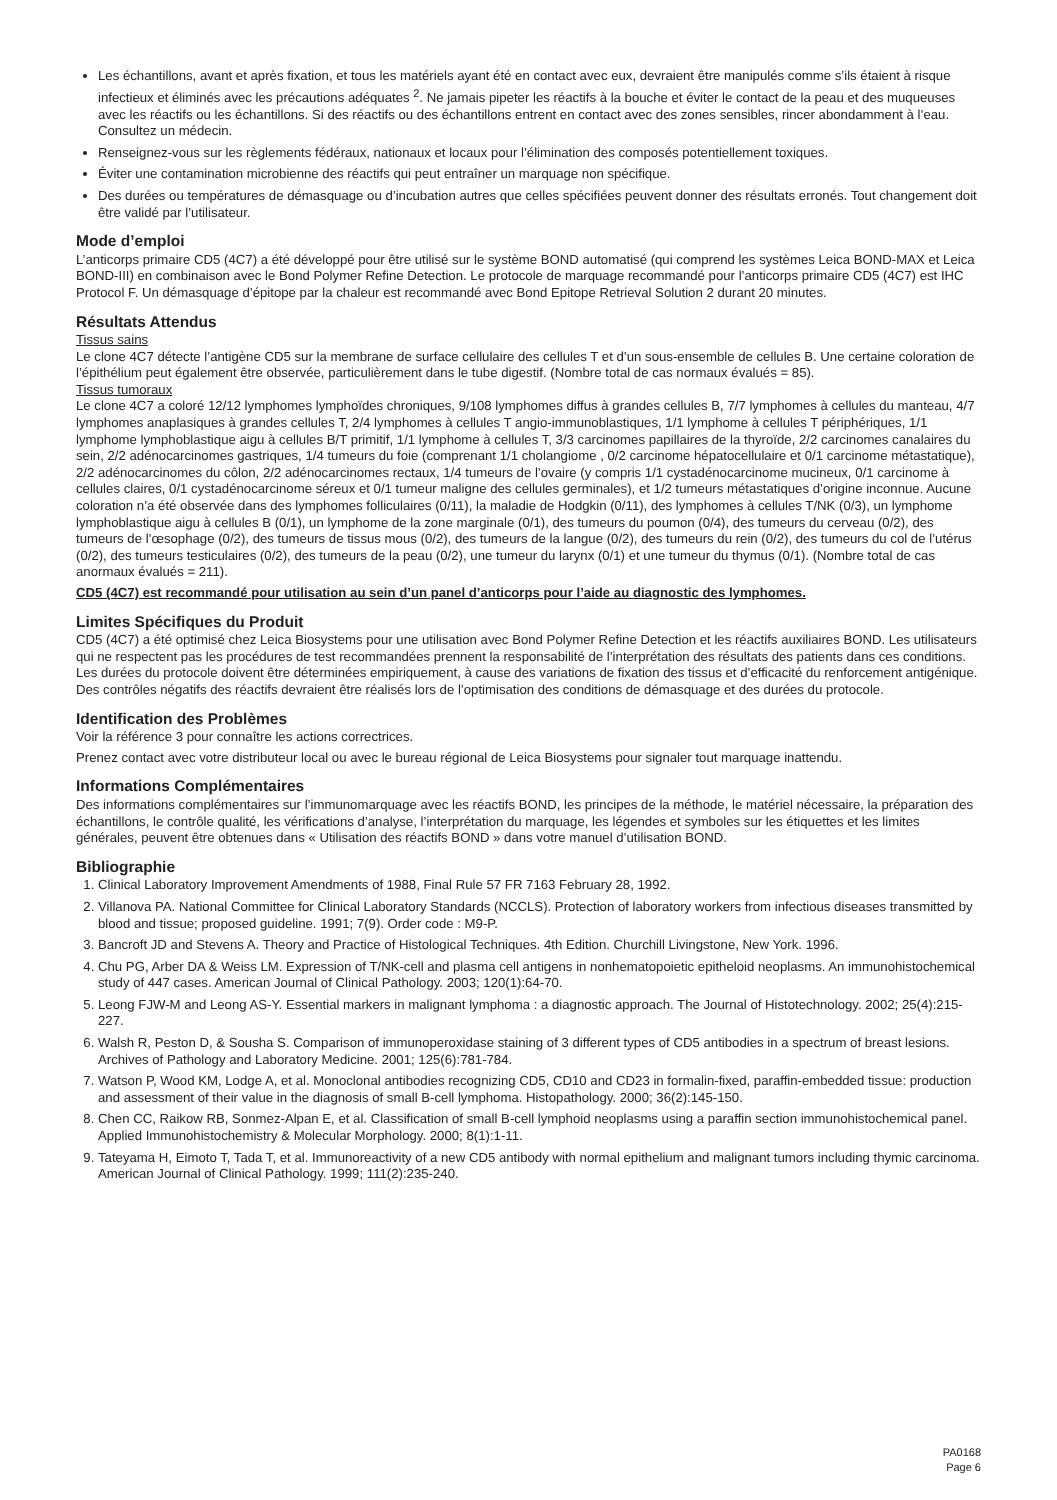Les échantillons, avant et après fixation, et tous les matériels ayant été en contact avec eux, devraient être manipulés comme s’ils étaient à risque infectieux et éliminés avec les précautions adéquates <sup>2</sup>. Ne jamais pipeter les réactifs à la bouche et éviter le contact de la peau et des muqueuses avec les réactifs ou les échantillons. Si des réactifs ou des échantillons entrent en contact avec des zones sensibles, rincer abondamment à l’eau. Consultez un médecin.
Renseignez-vous sur les règlements fédéraux, nationaux et locaux pour l’élimination des composés potentiellement toxiques.
Éviter une contamination microbienne des réactifs qui peut entraîner un marquage non spécifique.
Des durées ou températures de démasquage ou d’incubation autres que celles spécifiées peuvent donner des résultats erronés. Tout changement doit être validé par l’utilisateur.
Mode d’emploi
L’anticorps primaire CD5 (4C7) a été développé pour être utilisé sur le système BOND automatisé (qui comprend les systèmes Leica BOND-MAX et Leica BOND-III) en combinaison avec le Bond Polymer Refine Detection. Le protocole de marquage recommandé pour l’anticorps primaire CD5 (4C7) est IHC Protocol F. Un démasquage d’épitope par la chaleur est recommandé avec Bond Epitope Retrieval Solution 2 durant 20 minutes.
Résultats Attendus
Tissus sains
Le clone 4C7 détecte l’antigène CD5 sur la membrane de surface cellulaire des cellules T et d’un sous-ensemble de cellules B. Une certaine coloration de l’épithélium peut également être observée, particulièrement dans le tube digestif. (Nombre total de cas normaux évalués = 85).
Tissus tumoraux
Le clone 4C7 a coloré 12/12 lymphomes lymphoïdes chroniques, 9/108 lymphomes diffus à grandes cellules B, 7/7 lymphomes à cellules du manteau, 4/7 lymphomes anaplasiques à grandes cellules T, 2/4 lymphomes à cellules T angio-immunoblastiques, 1/1 lymphome à cellules T périphériques, 1/1 lymphome lymphoblastique aigu à cellules B/T primitif, 1/1 lymphome à cellules T, 3/3 carcinomes papillaires de la thyroïde, 2/2 carcinomes canalaires du sein, 2/2 adénocarcinomes gastriques, 1/4 tumeurs du foie (comprenant 1/1 cholangiome , 0/2 carcinome hépatocellulaire et 0/1 carcinome métastatique), 2/2 adénocarcinomes du côlon, 2/2 adénocarcinomes rectaux, 1/4 tumeurs de l’ovaire (y compris 1/1 cystadénocarcinome mucineux, 0/1 carcinome à cellules claires, 0/1 cystadénocarcinome séreux et 0/1 tumeur maligne des cellules germinales), et 1/2 tumeurs métastatiques d’origine inconnue. Aucune coloration n’a été observée dans des lymphomes folliculaires (0/11), la maladie de Hodgkin (0/11), des lymphomes à cellules T/NK (0/3), un lymphome lymphoblastique aigu à cellules B (0/1), un lymphome de la zone marginale (0/1), des tumeurs du poumon (0/4), des tumeurs du cerveau (0/2), des tumeurs de l’œsophage (0/2), des tumeurs de tissus mous (0/2), des tumeurs de la langue (0/2), des tumeurs du rein (0/2), des tumeurs du col de l’utérus (0/2), des tumeurs testiculaires (0/2), des tumeurs de la peau (0/2), une tumeur du larynx (0/1) et une tumeur du thymus (0/1). (Nombre total de cas anormaux évalués = 211).
CD5 (4C7) est recommandé pour utilisation au sein d’un panel d’anticorps pour l’aide au diagnostic des lymphomes.
Limites Spécifiques du Produit
CD5 (4C7) a été optimisé chez Leica Biosystems pour une utilisation avec Bond Polymer Refine Detection et les réactifs auxiliaires BOND. Les utilisateurs qui ne respectent pas les procédures de test recommandées prennent la responsabilité de l’interprétation des résultats des patients dans ces conditions. Les durées du protocole doivent être déterminées empiriquement, à cause des variations de fixation des tissus et d’efficacité du renforcement antigénique. Des contrôles négatifs des réactifs devraient être réalisés lors de l’optimisation des conditions de démasquage et des durées du protocole.
Identification des Problèmes
Voir la référence 3 pour connaître les actions correctrices.
Prenez contact avec votre distributeur local ou avec le bureau régional de Leica Biosystems pour signaler tout marquage inattendu.
Informations Complémentaires
Des informations complémentaires sur l’immunomarquage avec les réactifs BOND, les principes de la méthode, le matériel nécessaire, la préparation des échantillons, le contrôle qualité, les vérifications d’analyse, l’interprétation du marquage, les légendes et symboles sur les étiquettes et les limites générales, peuvent être obtenues dans « Utilisation des réactifs BOND » dans votre manuel d’utilisation BOND.
Bibliographie
1. Clinical Laboratory Improvement Amendments of 1988, Final Rule 57 FR 7163 February 28, 1992.
2. Villanova PA. National Committee for Clinical Laboratory Standards (NCCLS). Protection of laboratory workers from infectious diseases transmitted by blood and tissue; proposed guideline. 1991; 7(9). Order code : M9-P.
3. Bancroft JD and Stevens A. Theory and Practice of Histological Techniques. 4th Edition. Churchill Livingstone, New York. 1996.
4. Chu PG, Arber DA & Weiss LM. Expression of T/NK-cell and plasma cell antigens in nonhematopoietic epitheloid neoplasms. An immunohistochemical study of 447 cases. American Journal of Clinical Pathology. 2003; 120(1):64-70.
5. Leong FJW-M and Leong AS-Y. Essential markers in malignant lymphoma : a diagnostic approach. The Journal of Histotechnology. 2002; 25(4):215-227.
6. Walsh R, Peston D, & Sousha S. Comparison of immunoperoxidase staining of 3 different types of CD5 antibodies in a spectrum of breast lesions. Archives of Pathology and Laboratory Medicine. 2001; 125(6):781-784.
7. Watson P, Wood KM, Lodge A, et al. Monoclonal antibodies recognizing CD5, CD10 and CD23 in formalin-fixed, paraffin-embedded tissue: production and assessment of their value in the diagnosis of small B-cell lymphoma. Histopathology. 2000; 36(2):145-150.
8. Chen CC, Raikow RB, Sonmez-Alpan E, et al. Classification of small B-cell lymphoid neoplasms using a paraffin section immunohistochemical panel. Applied Immunohistochemistry & Molecular Morphology. 2000; 8(1):1-11.
9. Tateyama H, Eimoto T, Tada T, et al. Immunoreactivity of a new CD5 antibody with normal epithelium and malignant tumors including thymic carcinoma. American Journal of Clinical Pathology. 1999; 111(2):235-240.
PA0168
Page 6